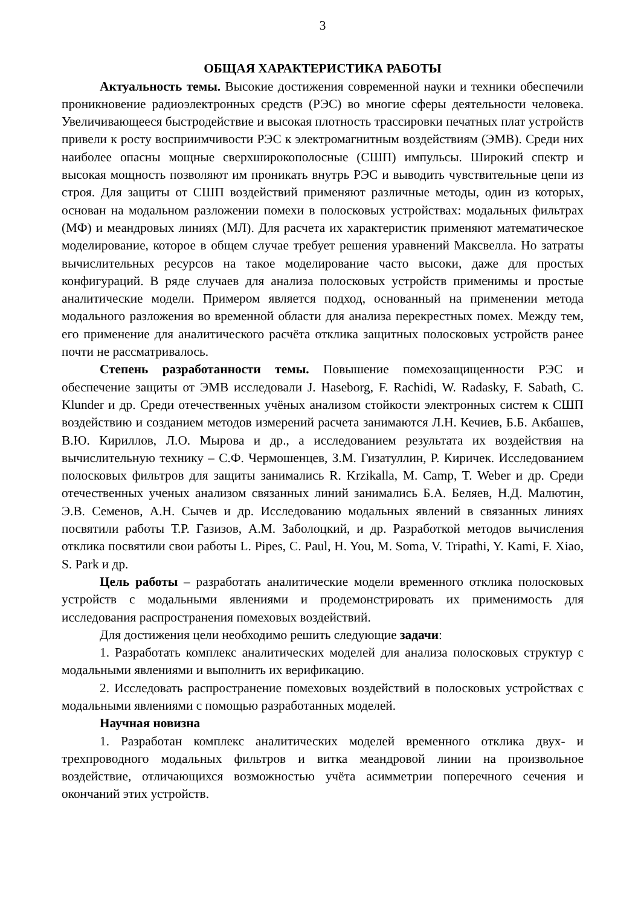3
ОБЩАЯ ХАРАКТЕРИСТИКА РАБОТЫ
Актуальность темы. Высокие достижения современной науки и техники обеспечили проникновение радиоэлектронных средств (РЭС) во многие сферы деятельности человека. Увеличивающееся быстродействие и высокая плотность трассировки печатных плат устройств привели к росту восприимчивости РЭС к электромагнитным воздействиям (ЭМВ). Среди них наиболее опасны мощные сверхширокополосные (СШП) импульсы. Широкий спектр и высокая мощность позволяют им проникать внутрь РЭС и выводить чувствительные цепи из строя. Для защиты от СШП воздействий применяют различные методы, один из которых, основан на модальном разложении помехи в полосковых устройствах: модальных фильтрах (МФ) и меандровых линиях (МЛ). Для расчета их характеристик применяют математическое моделирование, которое в общем случае требует решения уравнений Максвелла. Но затраты вычислительных ресурсов на такое моделирование часто высоки, даже для простых конфигураций. В ряде случаев для анализа полосковых устройств применимы и простые аналитические модели. Примером является подход, основанный на применении метода модального разложения во временной области для анализа перекрестных помех. Между тем, его применение для аналитического расчёта отклика защитных полосковых устройств ранее почти не рассматривалось.
Степень разработанности темы. Повышение помехозащищенности РЭС и обеспечение защиты от ЭМВ исследовали J. Haseborg, F. Rachidi, W. Radasky, F. Sabath, C. Klunder и др. Среди отечественных учёных анализом стойкости электронных систем к СШП воздействию и созданием методов измерений расчета занимаются Л.Н. Кечиев, Б.Б. Акбашев, В.Ю. Кириллов, Л.О. Мырова и др., а исследованием результата их воздействия на вычислительную технику – С.Ф. Чермошенцев, З.М. Гизатуллин, Р. Киричек. Исследованием полосковых фильтров для защиты занимались R. Krzikalla, M. Camp, T. Weber и др. Среди отечественных ученых анализом связанных линий занимались Б.А. Беляев, Н.Д. Малютин, Э.В. Семенов, А.Н. Сычев и др. Исследованию модальных явлений в связанных линиях посвятили работы Т.Р. Газизов, А.М. Заболоцкий, и др. Разработкой методов вычисления отклика посвятили свои работы L. Pipes, C. Paul, H. You, M. Soma, V. Tripathi, Y. Kami, F. Xiao, S. Park и др.
Цель работы – разработать аналитические модели временного отклика полосковых устройств с модальными явлениями и продемонстрировать их применимость для исследования распространения помеховых воздействий.
Для достижения цели необходимо решить следующие задачи:
1. Разработать комплекс аналитических моделей для анализа полосковых структур с модальными явлениями и выполнить их верификацию.
2. Исследовать распространение помеховых воздействий в полосковых устройствах с модальными явлениями с помощью разработанных моделей.
Научная новизна
1. Разработан комплекс аналитических моделей временного отклика двух- и трехпроводного модальных фильтров и витка меандровой линии на произвольное воздействие, отличающихся возможностью учёта асимметрии поперечного сечения и окончаний этих устройств.